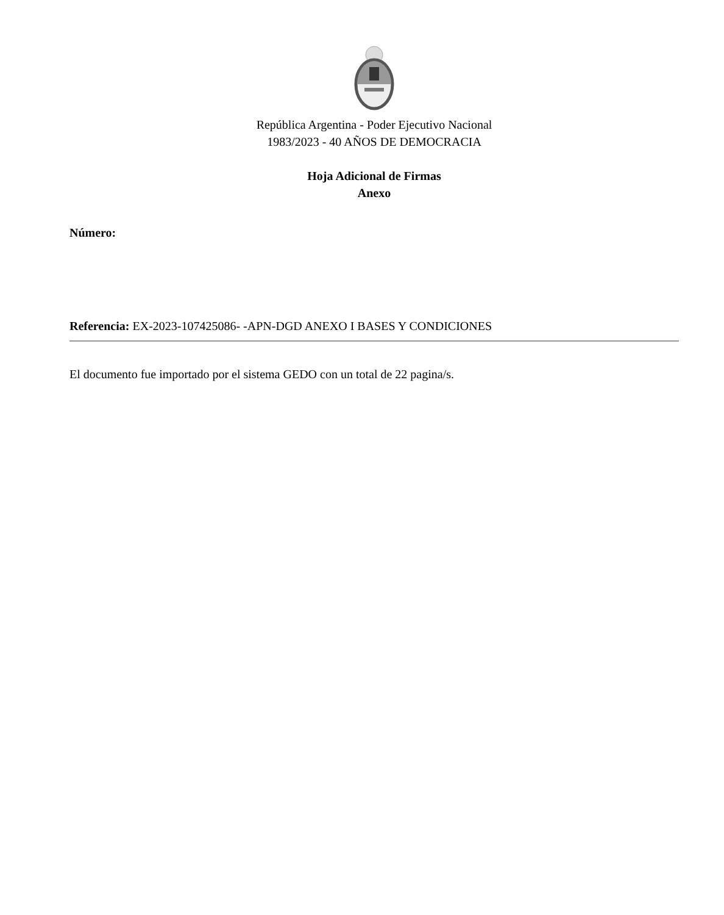República Argentina - Poder Ejecutivo Nacional
1983/2023 - 40 AÑOS DE DEMOCRACIA
Hoja Adicional de Firmas
Anexo
Número:
Referencia: EX-2023-107425086- -APN-DGD ANEXO I BASES Y CONDICIONES
El documento fue importado por el sistema GEDO con un total de 22 pagina/s.